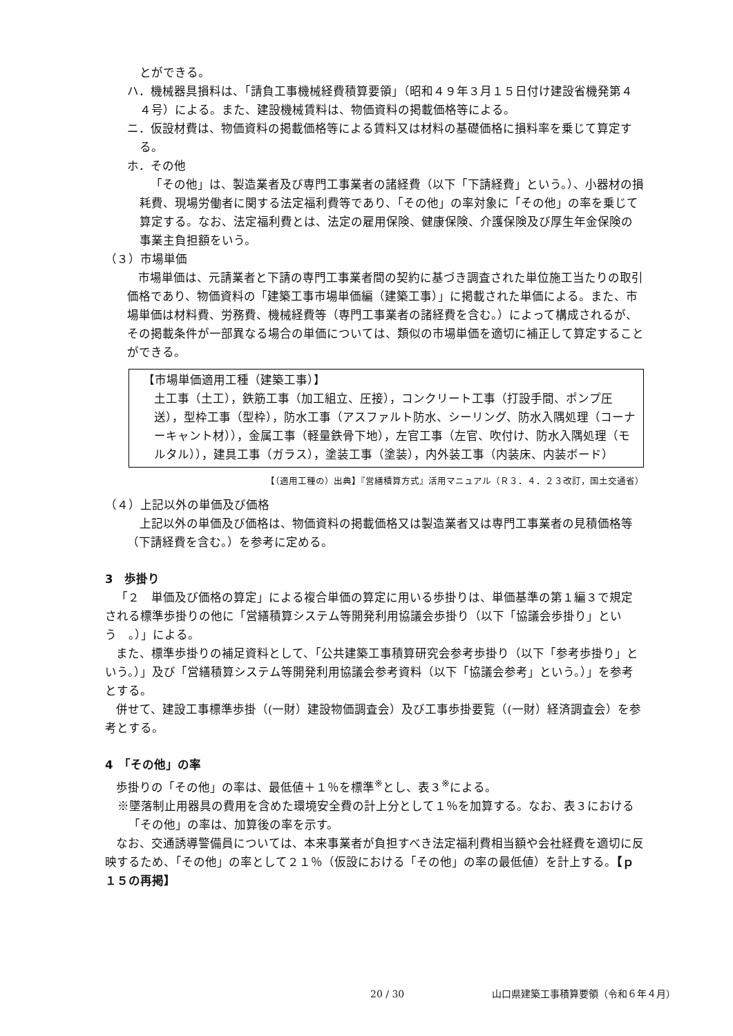とができる。
ハ．機械器具損料は、「請負工事機械経費積算要領」（昭和４９年３月１５日付け建設省機発第４４号）による。また、建設機械賃料は、物価資料の掲載価格等による。
ニ．仮設材費は、物価資料の掲載価格等による賃料又は材料の基礎価格に損料率を乗じて算定する。
ホ．その他
「その他」は、製造業者及び専門工事業者の諸経費（以下「下請経費」という。）、小器材の損耗費、現場労働者に関する法定福利費等であり、「その他」の率対象に「その他」の率を乗じて算定する。なお、法定福利費とは、法定の雇用保険、健康保険、介護保険及び厚生年金保険の事業主負担額をいう。
（３）市場単価
市場単価は、元請業者と下請の専門工事業者間の契約に基づき調査された単位施工当たりの取引価格であり、物価資料の「建築工事市場単価編（建築工事）」に掲載された単価による。また、市場単価は材料費、労務費、機械経費等（専門工事業者の諸経費を含む。）によって構成されるが、その掲載条件が一部異なる場合の単価については、類似の市場単価を適切に補正して算定することができる。
【市場単価適用工種（建築工事）】
土工事（土工），鉄筋工事（加工組立、圧接），コンクリート工事（打設手間、ポンプ圧送），型枠工事（型枠），防水工事（アスファルト防水、シーリング、防水入隅処理（コーナーキャント材）），金属工事（軽量鉄骨下地），左官工事（左官、吹付け、防水入隅処理（モルタル）），建具工事（ガラス），塗装工事（塗装），内外装工事（内装床、内装ボード）
【（適用工種の）出典】『営繕積算方式』活用マニュアル（Ｒ３．４．２３改訂，国土交通省）
（４）上記以外の単価及び価格
上記以外の単価及び価格は、物価資料の掲載価格又は製造業者又は専門工事業者の見積価格等（下請経費を含む。）を参考に定める。
3　歩掛り
「２　単価及び価格の算定」による複合単価の算定に用いる歩掛りは、単価基準の第１編３で規定される標準歩掛りの他に「営繕積算システム等開発利用協議会歩掛り（以下「協議会歩掛り」という　。）」による。
また、標準歩掛りの補足資料として、「公共建築工事積算研究会参考歩掛り（以下「参考歩掛り」という。）」及び「営繕積算システム等開発利用協議会参考資料（以下「協議会参考」という。）」を参考とする。
併せて、建設工事標準歩掛（(一財）建設物価調査会）及び工事歩掛要覧（(一財）経済調査会）を参考とする。
4　「その他」の率
歩掛りの「その他」の率は、最低値＋１％を標準<sup>※</sup>とし、表３<sup>※</sup>による。
※墜落制止用器具の費用を含めた環境安全費の計上分として１％を加算する。なお、表３における「その他」の率は、加算後の率を示す。
なお、交通誘導警備員については、本来事業者が負担すべき法定福利費相当額や会社経費を適切に反映するため、「その他」の率として２１％（仮設における「その他」の率の最低値）を計上する。【ｐ１５の再掲】
20 / 30 山口県建築工事積算要領（令和６年４月）